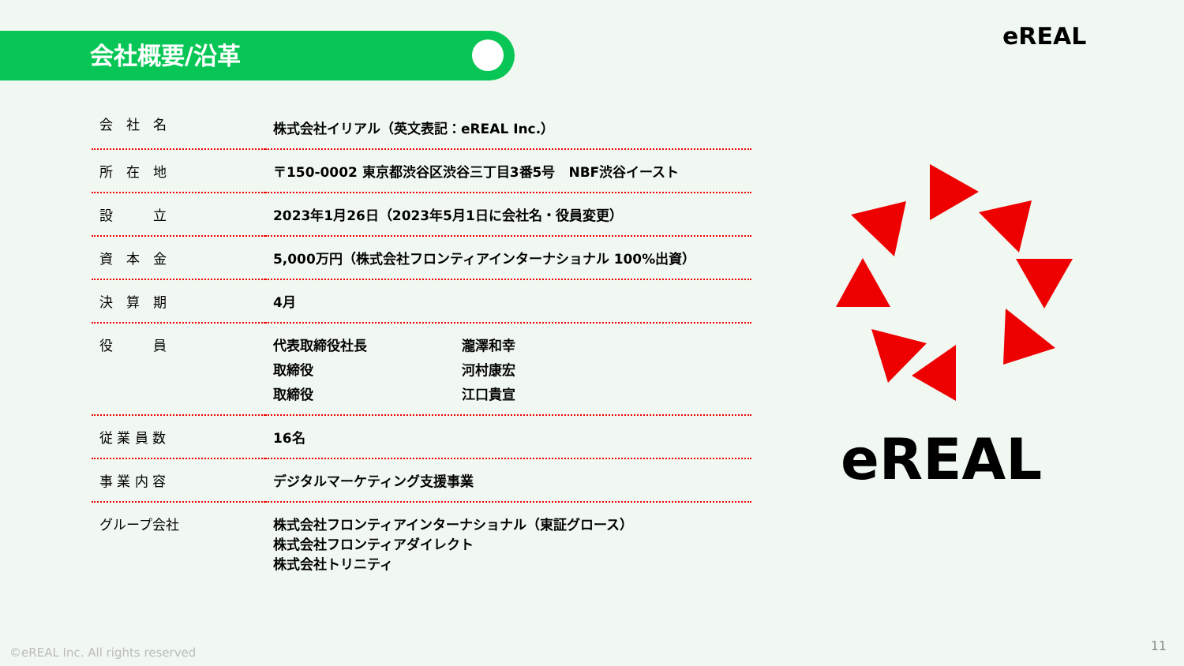会社概要/沿革 eREAL
| 会 社 名 | 株式会社イリアル（英文表記：eREAL Inc.） |
| 所 在 地 | 〒150-0002 東京都渋谷区渋谷三丁目3番5号 NBF渋谷イースト |
| 設 立 | 2023年1月26日（2023年5月1日に会社名・役員変更） |
| 資 本 金 | 5,000万円（株式会社フロンティアインターナショナル 100%出資） |
| 決 算 期 | 4月 |
| 役 員 | / 代表取締役社長 / 瀧澤和幸 / / 取締役 / 河村康宏 / / 取締役 / 江口貴宣 / |
| 従 業 員 数 | 16名 |
| 事 業 内 容 | デジタルマーケティング支援事業 |
| グループ会社 | 株式会社フロンティアインターナショナル（東証グロース） 株式会社フロンティアダイレクト 株式会社トリニティ |
eREAL
©eREAL Inc. All rights reserved
11